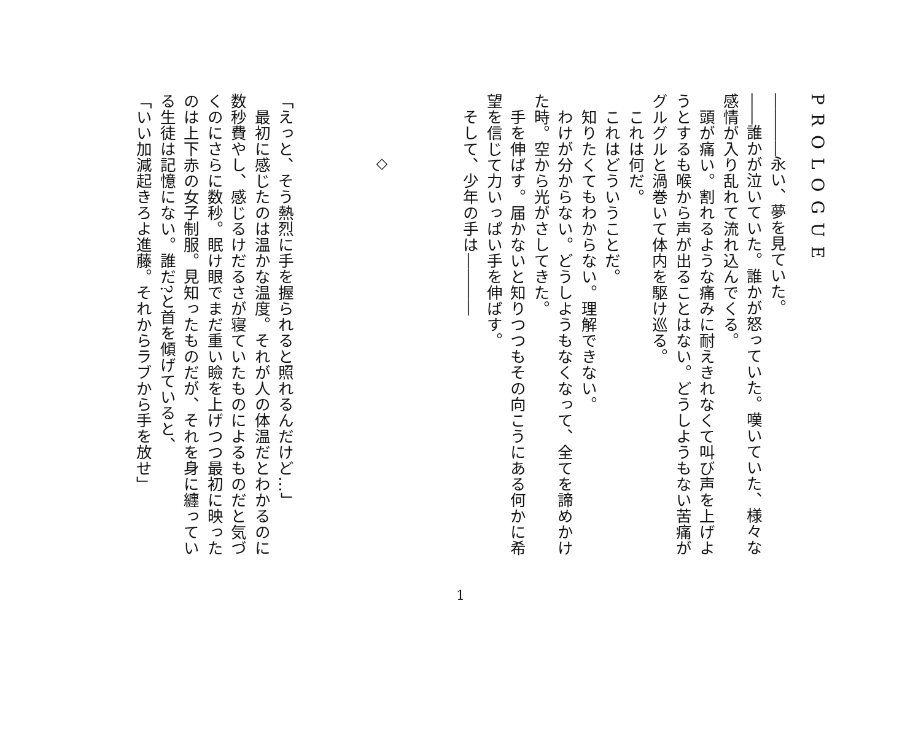PROLOGUE
――――永い、夢を見ていた。
――誰かが泣いていた。誰かが怒っていた。嘆いていた、様々な感情が入り乱れて流れ込んでくる。
　頭が痛い。割れるような痛みに耐えきれなくて叫び声を上げようとするも喉から声が出ることはない。どうしようもない苦痛がグルグルと渦巻いて体内を駆け巡る。
　これは何だ。
　これはどういうことだ。
　知りたくてもわからない。理解できない。
　わけが分からない。どうしようもなくなって、全てを諦めかけた時。空から光がさしてきた。
　手を伸ばす。届かないと知りつつもその向こうにある何かに希望を信じて力いっぱい手を伸ばす。
　そして、少年の手は――――
◇
「えっと、そう熱烈に手を握られると照れるんだけど…」
　最初に感じたのは温かな温度。それが人の体温だとわかるのに数秒費やし、感じるけだるさが寝ていたものによるものだと気づくのにさらに数秒。眠け眼でまだ重い瞼を上げつつ最初に映ったのは上下赤の女子制服。見知ったものだが、それを身に纏っている生徒は記憶にない。誰だ?と首を傾げていると、
「いい加減起きろよ進藤。それからラブから手を放せ」
1